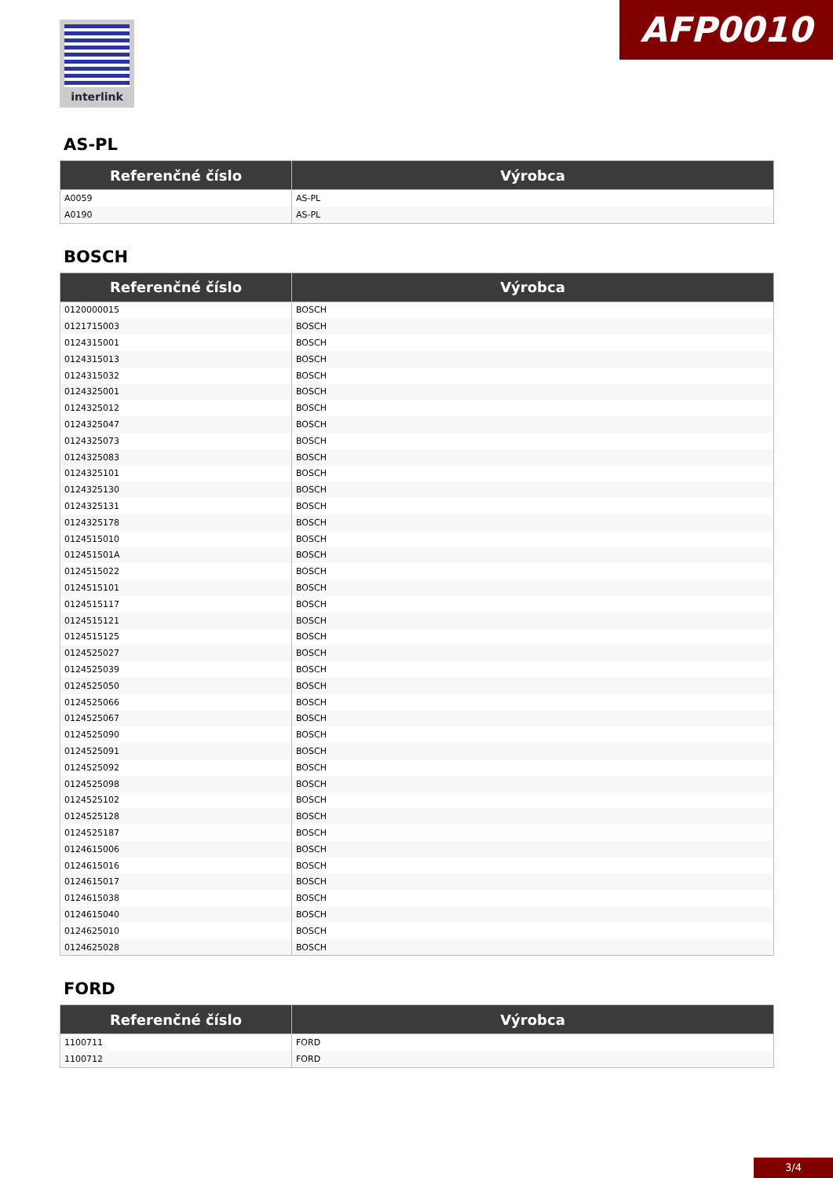interlink AFP0010
AS-PL
| Referenčné číslo | Výrobca |
| --- | --- |
| A0059 | AS-PL |
| A0190 | AS-PL |
BOSCH
| Referenčné číslo | Výrobca |
| --- | --- |
| 0120000015 | BOSCH |
| 0121715003 | BOSCH |
| 0124315001 | BOSCH |
| 0124315013 | BOSCH |
| 0124315032 | BOSCH |
| 0124325001 | BOSCH |
| 0124325012 | BOSCH |
| 0124325047 | BOSCH |
| 0124325073 | BOSCH |
| 0124325083 | BOSCH |
| 0124325101 | BOSCH |
| 0124325130 | BOSCH |
| 0124325131 | BOSCH |
| 0124325178 | BOSCH |
| 0124515010 | BOSCH |
| 012451501A | BOSCH |
| 0124515022 | BOSCH |
| 0124515101 | BOSCH |
| 0124515117 | BOSCH |
| 0124515121 | BOSCH |
| 0124515125 | BOSCH |
| 0124525027 | BOSCH |
| 0124525039 | BOSCH |
| 0124525050 | BOSCH |
| 0124525066 | BOSCH |
| 0124525067 | BOSCH |
| 0124525090 | BOSCH |
| 0124525091 | BOSCH |
| 0124525092 | BOSCH |
| 0124525098 | BOSCH |
| 0124525102 | BOSCH |
| 0124525128 | BOSCH |
| 0124525187 | BOSCH |
| 0124615006 | BOSCH |
| 0124615016 | BOSCH |
| 0124615017 | BOSCH |
| 0124615038 | BOSCH |
| 0124615040 | BOSCH |
| 0124625010 | BOSCH |
| 0124625028 | BOSCH |
FORD
| Referenčné číslo | Výrobca |
| --- | --- |
| 1100711 | FORD |
| 1100712 | FORD |
3/4